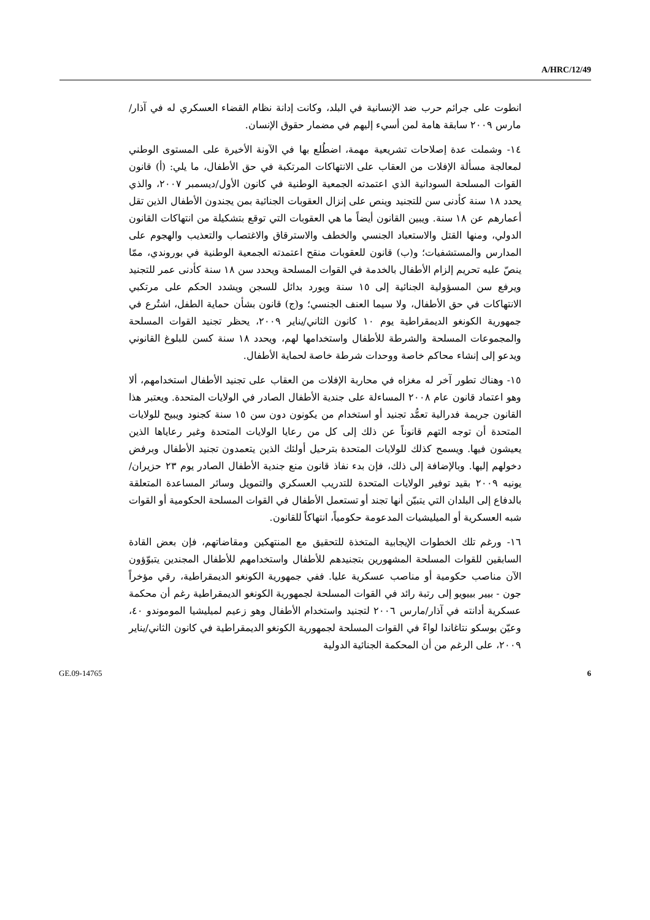A/HRC/12/49
انطوت على جرائم حرب ضد الإنسانية في البلد، وكانت إدانة نظام القضاء العسكري له في آذار/مارس ٢٠٠٩ سابقة هامة لمن أسيء إليهم في مضمار حقوق الإنسان.
١٤- وشملت عدة إصلاحات تشريعية مهمة، اضطُلع بها في الآونة الأخيرة على المستوى الوطني لمعالجة مسألة الإفلات من العقاب على الانتهاكات المرتكبة في حق الأطفال، ما يلي: (أ) قانون القوات المسلحة السودانية الذي اعتمدته الجمعية الوطنية في كانون الأول/ديسمبر ٢٠٠٧، والذي يحدد ١٨ سنة كأدنى سن للتجنيد وينص على إنزال العقوبات الجنائية بمن يجندون الأطفال الذين تقل أعمارهم عن ١٨ سنة. ويبين القانون أيضاً ما هي العقوبات التي توقع بتشكيلة من انتهاكات القانون الدولي، ومنها القتل والاستعباد الجنسي والخطف والاسترقاق والاغتصاب والتعذيب والهجوم على المدارس والمستشفيات؛ و(ب) قانون للعقوبات منقح اعتمدته الجمعية الوطنية في بوروندي، ممّا ينصّ عليه تحريم إلزام الأطفال بالخدمة في القوات المسلحة ويحدد سن ١٨ سنة كأدنى عمر للتجنيد ويرفع سن المسؤولية الجنائية إلى ١٥ سنة ويورد بدائل للسجن ويشدد الحكم على مرتكبي الانتهاكات في حق الأطفال، ولا سيما العنف الجنسي؛ و(ج) قانون بشأن حماية الطفل، اشتُرع في جمهورية الكونغو الديمقراطية يوم ١٠ كانون الثاني/يناير ٢٠٠٩، يحظر تجنيد القوات المسلحة والمجموعات المسلحة والشرطة للأطفال واستخدامها لهم، ويحدد ١٨ سنة كسن للبلوغ القانوني ويدعو إلى إنشاء محاكم خاصة ووحدات شرطة خاصة لحماية الأطفال.
١٥- وهناك تطور آخر له مغزاه في محاربة الإفلات من العقاب على تجنيد الأطفال استخدامهم، ألا وهو اعتماد قانون عام ٢٠٠٨ المساءلة على جندية الأطفال الصادر في الولايات المتحدة. ويعتبر هذا القانون جريمة فدرالية تعمُّد تجنيد أو استخدام من يكونون دون سن ١٥ سنة كجنود ويبيح للولايات المتحدة أن توجه التهم قانوناً عن ذلك إلى كل من رعايا الولايات المتحدة وغير رعاياها الذين يعيشون فيها. ويسمح كذلك للولايات المتحدة بترحيل أولئك الذين يتعمدون تجنيد الأطفال وبرفض دخولهم إليها. وبالإضافة إلى ذلك، فإن بدء نفاذ قانون منع جندية الأطفال الصادر يوم ٢٣ حزيران/يونيه ٢٠٠٩ بقيد توفير الولايات المتحدة للتدريب العسكري والتمويل وسائر المساعدة المتعلقة بالدفاع إلى البلدان التي يتبيّن أنها تجند أو تستعمل الأطفال في القوات المسلحة الحكومية أو القوات شبه العسكرية أو الميليشيات المدعومة حكومياً، انتهاكاً للقانون.
١٦- ورغم تلك الخطوات الإيجابية المتخذة للتحقيق مع المنتهكين ومقاضاتهم، فإن بعض القادة السابقين للقوات المسلحة المشهورين بتجنيدهم للأطفال واستخدامهم للأطفال المجندين يتبوّؤون الآن مناصب حكومية أو مناصب عسكرية عليا. ففي جمهورية الكونغو الديمقراطية، رقي مؤخراً جون - بيير بييويو إلى رتبة رائد في القوات المسلحة لجمهورية الكونغو الديمقراطية رغم أن محكمة عسكرية أدانته في آذار/مارس ٢٠٠٦ لتجنيد واستخدام الأطفال وهو زعيم لميليشيا الموموندو ٤٠، وعيّن بوسكو نتاغاندا لواءً في القوات المسلحة لجمهورية الكونغو الديمقراطية في كانون الثاني/يناير ٢٠٠٩، على الرغم من أن المحكمة الجنائية الدولية
GE.09-14765 6